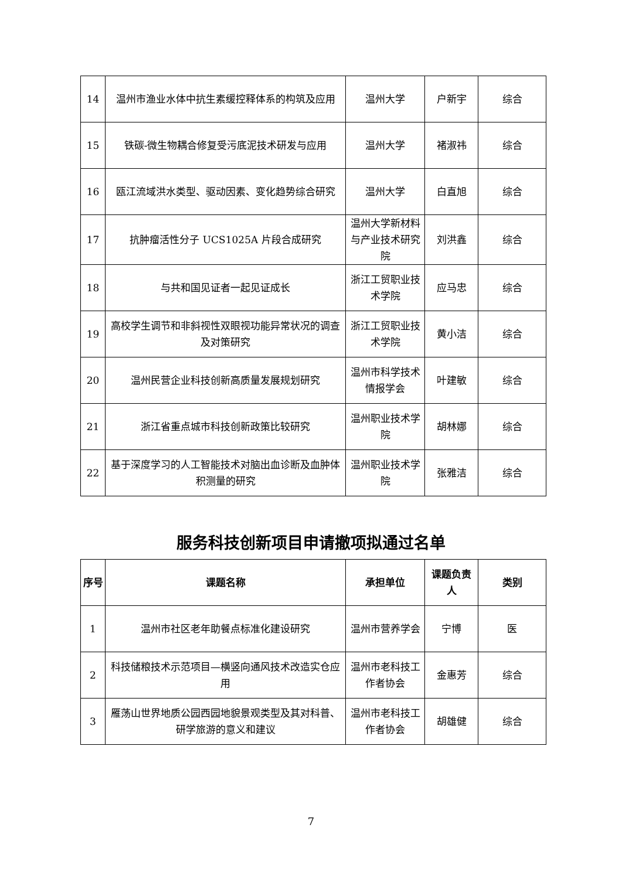| 14 | 温州市渔业水体中抗生素缓控释体系的构筑及应用 | 温州大学 | 户新宇 | 综合 |
| 15 | 铁碳-微生物耦合修复受污底泥技术研发与应用 | 温州大学 | 褚淑祎 | 综合 |
| 16 | 瓯江流域洪水类型、驱动因素、变化趋势综合研究 | 温州大学 | 白直旭 | 综合 |
| 17 | 抗肿瘤活性分子 UCS1025A 片段合成研究 | 温州大学新材料与产业技术研究院 | 刘洪鑫 | 综合 |
| 18 | 与共和国见证者一起见证成长 | 浙江工贸职业技术学院 | 应马忠 | 综合 |
| 19 | 高校学生调节和非斜视性双眼视功能异常状况的调查及对策研究 | 浙江工贸职业技术学院 | 黄小洁 | 综合 |
| 20 | 温州民营企业科技创新高质量发展规划研究 | 温州市科学技术情报学会 | 叶建敏 | 综合 |
| 21 | 浙江省重点城市科技创新政策比较研究 | 温州职业技术学院 | 胡林娜 | 综合 |
| 22 | 基于深度学习的人工智能技术对脑出血诊断及血肿体积测量的研究 | 温州职业技术学院 | 张雅洁 | 综合 |
服务科技创新项目申请撤项拟通过名单
| 序号 | 课题名称 | 承担单位 | 课题负责人 | 类别 |
| --- | --- | --- | --- | --- |
| 1 | 温州市社区老年助餐点标准化建设研究 | 温州市营养学会 | 宁博 | 医 |
| 2 | 科技储粮技术示范项目—横竖向通风技术改造实仓应用 | 温州市老科技工作者协会 | 金惠芳 | 综合 |
| 3 | 雁荡山世界地质公园西园地貌景观类型及其对科普、研学旅游的意义和建议 | 温州市老科技工作者协会 | 胡雄健 | 综合 |
7